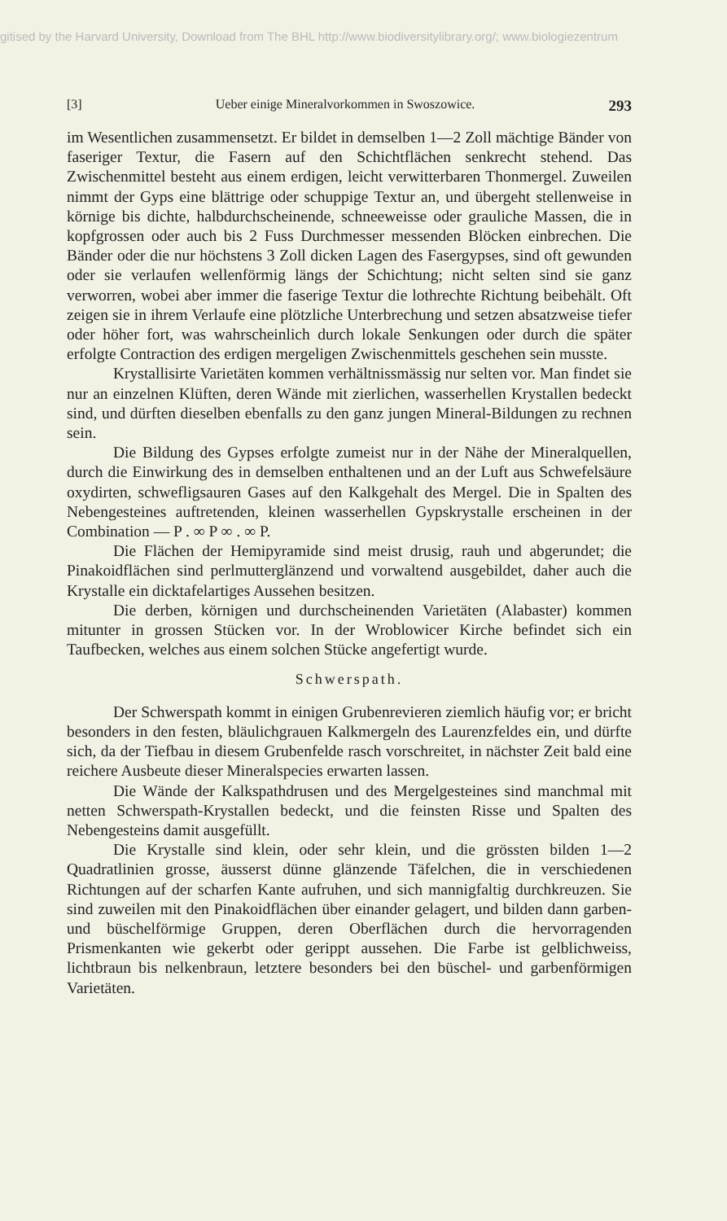gitised by the Harvard University, Download from The BHL http://www.biodiversitylibrary.org/; www.biologiezentrum
[3] Ueber einige Mineralvorkommen in Swoszowice. 293
im Wesentlichen zusammensetzt. Er bildet in demselben 1—2 Zoll mächtige Bänder von faseriger Textur, die Fasern auf den Schichtflächen senkrecht stehend. Das Zwischenmittel besteht aus einem erdigen, leicht verwitterbaren Thonmergel. Zuweilen nimmt der Gyps eine blättrige oder schuppige Textur an, und übergeht stellenweise in körnige bis dichte, halbdurchscheinende, schneeweisse oder grauliche Massen, die in kopfgrossen oder auch bis 2 Fuss Durchmesser messenden Blöcken einbrechen. Die Bänder oder die nur höchstens 3 Zoll dicken Lagen des Fasergypses, sind oft gewunden oder sie verlaufen wellenförmig längs der Schichtung; nicht selten sind sie ganz verworren, wobei aber immer die faserige Textur die lothrechte Richtung beibehält. Oft zeigen sie in ihrem Verlaufe eine plötzliche Unterbrechung und setzen absatzweise tiefer oder höher fort, was wahrscheinlich durch lokale Senkungen oder durch die später erfolgte Contraction des erdigen mergeligen Zwischenmittels geschehen sein musste.
Krystallisirte Varietäten kommen verhältnissmässig nur selten vor. Man findet sie nur an einzelnen Klüften, deren Wände mit zierlichen, wasserhellen Krystallen bedeckt sind, und dürften dieselben ebenfalls zu den ganz jungen Mineral-Bildungen zu rechnen sein.
Die Bildung des Gypses erfolgte zumeist nur in der Nähe der Mineralquellen, durch die Einwirkung des in demselben enthaltenen und an der Luft aus Schwefelsäure oxydirten, schwefligsauren Gases auf den Kalkgehalt des Mergel. Die in Spalten des Nebengesteines auftretenden, kleinen wasserhellen Gypskrystalle erscheinen in der Combination — P . ∞ P ∞ . ∞ P.
Die Flächen der Hemipyramide sind meist drusig, rauh und abgerundet; die Pinakoidflächen sind perlmutterglänzend und vorwaltend ausgebildet, daher auch die Krystalle ein dicktafelartiges Aussehen besitzen.
Die derben, körnigen und durchscheinenden Varietäten (Alabaster) kommen mitunter in grossen Stücken vor. In der Wroblowicer Kirche befindet sich ein Taufbecken, welches aus einem solchen Stücke angefertigt wurde.
Schwerspath.
Der Schwerspath kommt in einigen Grubenrevieren ziemlich häufig vor; er bricht besonders in den festen, bläulichgrauen Kalkmergeln des Laurenzfeldes ein, und dürfte sich, da der Tiefbau in diesem Grubenfelde rasch vorschreitet, in nächster Zeit bald eine reichere Ausbeute dieser Mineralspecies erwarten lassen.
Die Wände der Kalkspathdrusen und des Mergelgesteines sind manchmal mit netten Schwerspath-Krystallen bedeckt, und die feinsten Risse und Spalten des Nebengesteins damit ausgefüllt.
Die Krystalle sind klein, oder sehr klein, und die grössten bilden 1—2 Quadratlinien grosse, äusserst dünne glänzende Täfelchen, die in verschiedenen Richtungen auf der scharfen Kante aufruhen, und sich mannigfaltig durchkreuzen. Sie sind zuweilen mit den Pinakoidflächen über einander gelagert, und bilden dann garben- und büschelförmige Gruppen, deren Oberflächen durch die hervorragenden Prismenkanten wie gekerbt oder gerippt aussehen. Die Farbe ist gelblichweiss, lichtbraun bis nelkenbraun, letztere besonders bei den büschel- und garbenförmigen Varietäten.